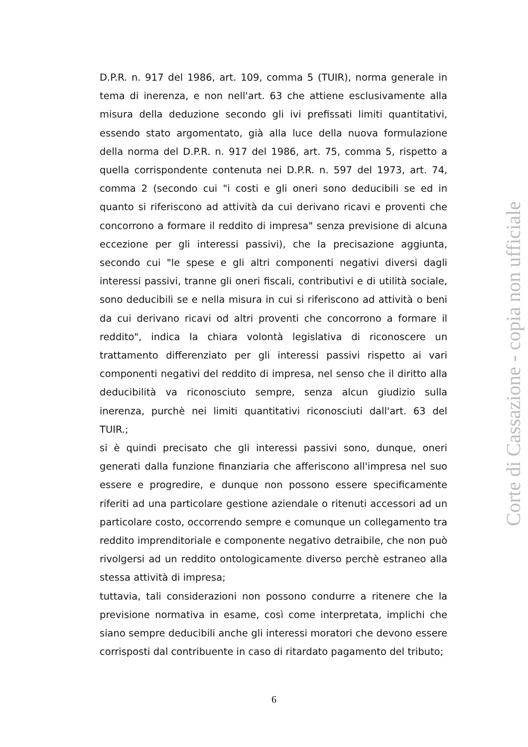D.P.R. n. 917 del 1986, art. 109, comma 5 (TUIR), norma generale in tema di inerenza, e non nell'art. 63 che attiene esclusivamente alla misura della deduzione secondo gli ivi prefissati limiti quantitativi, essendo stato argomentato, già alla luce della nuova formulazione della norma del D.P.R. n. 917 del 1986, art. 75, comma 5, rispetto a quella corrispondente contenuta nei D.P.R. n. 597 del 1973, art. 74, comma 2 (secondo cui "i costi e gli oneri sono deducibili se ed in quanto si riferiscono ad attività da cui derivano ricavi e proventi che concorrono a formare il reddito di impresa" senza previsione di alcuna eccezione per gli interessi passivi), che la precisazione aggiunta, secondo cui "le spese e gli altri componenti negativi diversi dagli interessi passivi, tranne gli oneri fiscali, contributivi e di utilità sociale, sono deducibili se e nella misura in cui si riferiscono ad attività o beni da cui derivano ricavi od altri proventi che concorrono a formare il reddito", indica la chiara volontà legislativa di riconoscere un trattamento differenziato per gli interessi passivi rispetto ai vari componenti negativi del reddito di impresa, nel senso che il diritto alla deducibilità va riconosciuto sempre, senza alcun giudizio sulla inerenza, purchè nei limiti quantitativi riconosciuti dall'art. 63 del TUIR.;
si è quindi precisato che gli interessi passivi sono, dunque, oneri generati dalla funzione finanziaria che afferiscono all'impresa nel suo essere e progredire, e dunque non possono essere specificamente riferiti ad una particolare gestione aziendale o ritenuti accessori ad un particolare costo, occorrendo sempre e comunque un collegamento tra reddito imprenditoriale e componente negativo detraibile, che non può rivolgersi ad un reddito ontologicamente diverso perchè estraneo alla stessa attività di impresa;
tuttavia, tali considerazioni non possono condurre a ritenere che la previsione normativa in esame, così come interpretata, implichi che siano sempre deducibili anche gli interessi moratori che devono essere corrisposti dal contribuente in caso di ritardato pagamento del tributo;
Corte di Cassazione - copia non ufficiale
6